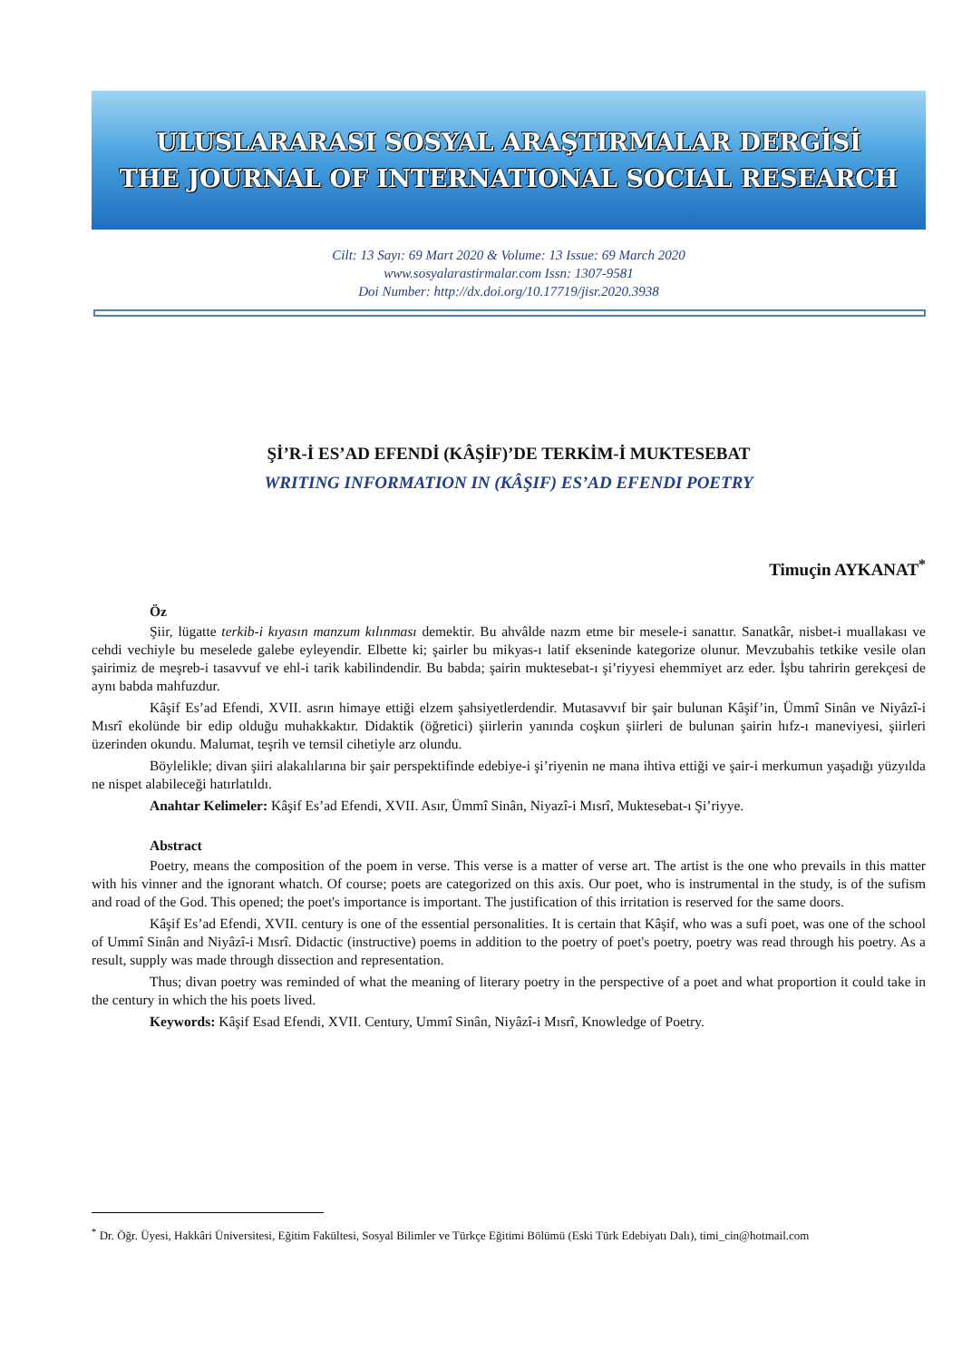ULUSLARARASI SOSYAL ARAŞTIRMALAR DERGİSİ
THE JOURNAL OF INTERNATIONAL SOCIAL RESEARCH
Cilt: 13 Sayı: 69 Mart 2020 & Volume: 13 Issue: 69 March 2020
www.sosyalarastirmalar.com Issn: 1307-9581
Doi Number: http://dx.doi.org/10.17719/jisr.2020.3938
Şİ’R-İ ES’AD EFENDİ (KÂŞİF)’DE TERKİM-İ MUKTESEBAT
WRITING INFORMATION IN (KÂŞIF) ES’AD EFENDI POETRY
Timuçin AYKANAT<sup>*</sup>
Öz
Şiir, lügatte terkib-i kıyasın manzum kılınması demektir. Bu ahvâlde nazm etme bir mesele-i sanattır. Sanatkâr, nisbet-i muallakası ve cehdi vechiyle bu meselede galebe eyleyendir. Elbette ki; şairler bu mikyas-ı latif ekseninde kategorize olunur. Mevzubahis tetkike vesile olan şairimiz de meşreb-i tasavvuf ve ehl-i tarik kabilindendir. Bu babda; şairin muktesebat-ı şi’riyyesi ehemmiyet arz eder. İşbu tahririn gerekçesi de aynı babda mahfuzdur.
Kâşif Es’ad Efendi, XVII. asrın himaye ettiği elzem şahsiyetlerdendir. Mutasavvıf bir şair bulunan Kâşif’in, Ümmî Sinân ve Niyâzî-i Mısrî ekolünde bir edip olduğu muhakkaktır. Didaktik (öğretici) şiirlerin yanında coşkun şiirleri de bulunan şairin hıfz-ı maneviyesi, şiirleri üzerinden okundu. Malumat, teşrih ve temsil cihetiyle arz olundu.
Böylelikle; divan şiiri alakalılarına bir şair perspektifinde edebiye-i şi’riyenin ne mana ihtiva ettiği ve şair-i merkumun yaşadığı yüzyılda ne nispet alabileceği hatırlatıldı.
Anahtar Kelimeler: Kâşif Es’ad Efendi, XVII. Asır, Ümmî Sinân, Niyazî-i Mısrî, Muktesebat-ı Şi’riyye.
Abstract
Poetry, means the composition of the poem in verse. This verse is a matter of verse art. The artist is the one who prevails in this matter with his vinner and the ignorant whatch. Of course; poets are categorized on this axis. Our poet, who is instrumental in the study, is of the sufism and road of the God. This opened; the poet's importance is important. The justification of this irritation is reserved for the same doors.
Kâşif Es’ad Efendi, XVII. century is one of the essential personalities. It is certain that Kâşif, who was a sufi poet, was one of the school of Ummî Sinân and Niyâzî-i Mısrî. Didactic (instructive) poems in addition to the poetry of poet's poetry, poetry was read through his poetry. As a result, supply was made through dissection and representation.
Thus; divan poetry was reminded of what the meaning of literary poetry in the perspective of a poet and what proportion it could take in the century in which the his poets lived.
Keywords: Kâşif Esad Efendi, XVII. Century, Ummî Sinân, Niyâzî-i Mısrî, Knowledge of Poetry.
<sup>*</sup> Dr. Öğr. Üyesi, Hakkâri Üniversitesi, Eğitim Fakültesi, Sosyal Bilimler ve Türkçe Eğitimi Bölümü (Eski Türk Edebiyatı Dalı), timi_cin@hotmail.com